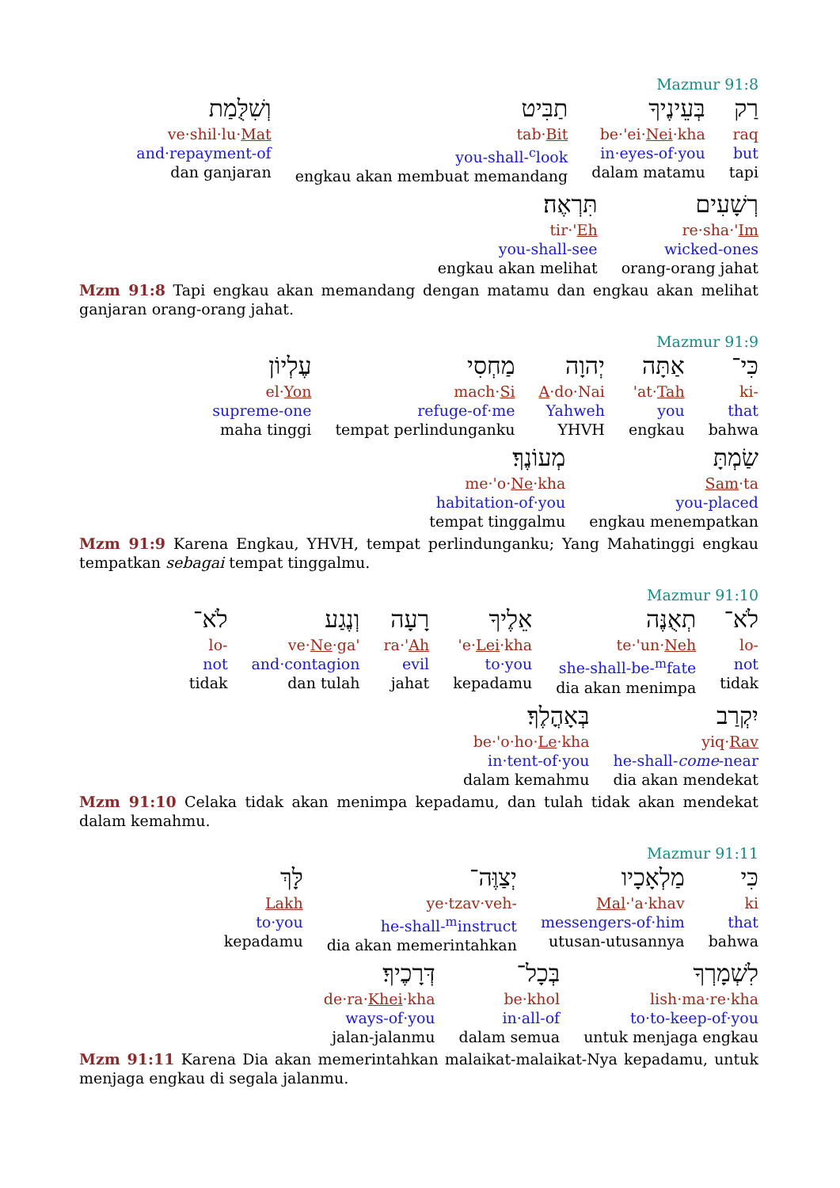Mazmur 91:8
רַק
raq
but
tapi
בְּעֵינֶיךָ
be·'ei·Nei·kha
in·eyes-of·you
dalam matamu
תַבִּיט
tab·Bit
you-shall-<sup>c</sup>look
engkau akan membuat memandang
וְשִׁלֻּמַת
ve·shil·lu·Mat
and·repayment-of
dan ganjaran
רְשָׁעִים
re·sha·'Im
wicked-ones
orang-orang jahat
תִּרְאֶה׃
tir·'Eh
you-shall-see
engkau akan melihat
Mzm 91:8 Tapi engkau akan memandang dengan matamu dan engkau akan melihat ganjaran orang-orang jahat.
Mazmur 91:9
כִּי־
ki-
that
bahwa
אַתָּה
'at·Tah
you
engkau
יְהוָה
A·do·Nai
Yahweh
YHVH
מַחְסִי
mach·Si
refuge-of·me
tempat perlindunganku
עֶלְיוֹן
el·Yon
supreme-one
maha tinggi
שַׂמְתָּ
Sam·ta
you-placed
engkau menempatkan
מְעוֹנֶךָ׃
me·'o·Ne·kha
habitation-of·you
tempat tinggalmu
Mzm 91:9 Karena Engkau, YHVH, tempat perlindunganku; Yang Mahatinggi engkau tempatkan sebagai tempat tinggalmu.
Mazmur 91:10
לֹא־
lo-
not
tidak
תְאֻנֶּה
te·'un·Neh
she-shall-be-<sup>m</sup>fate
dia akan menimpa
אֵלֶיךָ
'e·Lei·kha
to·you
kepadamu
רָעָה
ra·'Ah
evil
jahat
וְנֶגַע
ve·Ne·ga'
and·contagion
dan tulah
לֹא־
lo-
not
tidak
יִקְרַב
yiq·Rav
he-shall-come-near
dia akan mendekat
בְּאָהֳלֶךָ׃
be·'o·ho·Le·kha
in·tent-of·you
dalam kemahmu
Mzm 91:10 Celaka tidak akan menimpa kepadamu, dan tulah tidak akan mendekat dalam kemahmu.
Mazmur 91:11
כִּי
ki
that
bahwa
מַלְאָכָיו
Mal·'a·khav
messengers-of·him
utusan-utusannya
יְצַוֶּה־
ye·tzav·veh-
he-shall-<sup>m</sup>instruct
dia akan memerintahkan
לָּךְ
Lakh
to·you
kepadamu
לִשְׁמָרְךָ
lish·ma·re·kha
to·to-keep-of·you
untuk menjaga engkau
בְּכָל־
be·khol
in·all-of
dalam semua
דְּרָכֶיךָ׃
de·ra·Khei·kha
ways-of·you
jalan-jalanmu
Mzm 91:11 Karena Dia akan memerintahkan malaikat-malaikat-Nya kepadamu, untuk menjaga engkau di segala jalanmu.